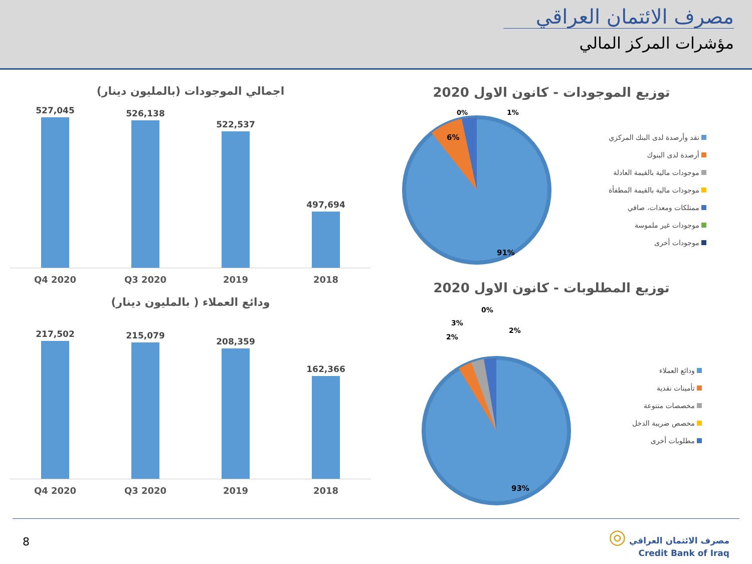مصرف الائتمان العراقي
مؤشرات المركز المالي
اجمالي الموجودات (بالمليون دينار)
527,045
526,138
522,537
497,694
Q4 2020 Q3 2020 2019 2018
ودائع العملاء ( بالمليون دينار)
217,502
215,079
208,359
162,366
Q4 2020 Q3 2020 2019 2018
توزيع الموجودات - كانون الاول 2020
91%
6%
1%
0%
نقد وأرصدة لدى البنك المركزي
أرصدة لدى البنوك
موجودات مالية بالقيمة العادلة
موجودات مالية بالقيمة المطفأة
ممتلكات ومعدات، صافي
موجودات غير ملموسة
موجودات أخرى
توزيع المطلوبات - كانون الاول 2020
0%
3%
2%
2%
93%
ودائع العملاء
تأمينات نقدية
مخصصات متنوعة
مخصص ضريبة الدخل
مطلوبات أخرى
8
◎ مصرف الائتمان العراقي
Credit Bank of Iraq